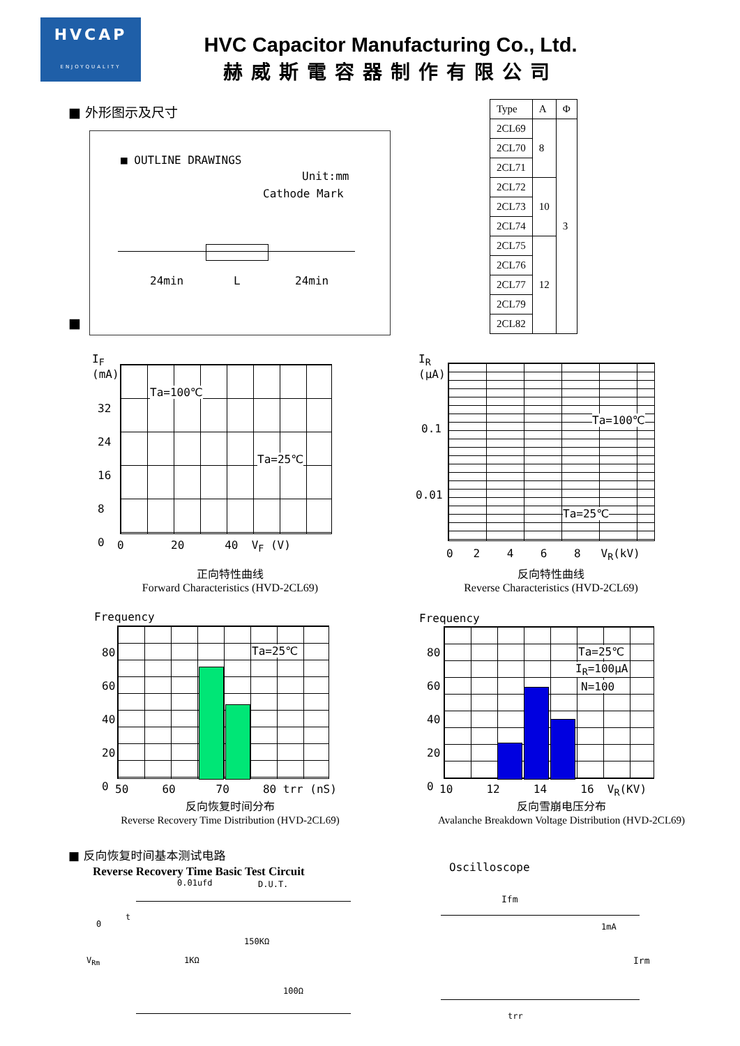HVCAP
ENJOYQUALITY
HVC Capacitor Manufacturing Co., Ltd.
赫威斯電容器制作有限公司
■ 外形图示及尺寸
■ OUTLINE DRAWINGS
Unit:mm
Cathode Mark
24min L 24min
■
| Type | A | Φ |
| --- | --- | --- |
| 2CL69 | 8 | 3 |
| 2CL70 | | |
| 2CL71 | | |
| 2CL72 | 10 | |
| 2CL73 | | |
| 2CL74 | | |
| 2CL75 | 12 | |
| 2CL76 | | |
| 2CL77 | | |
| 2CL79 | | |
| 2CL82 | | |
I<sub>F</sub>
(mA)
Ta=100℃
Ta=25℃
32
24
16
8
0
0 20 40 V<sub>F</sub> (V)
正向特性曲线
Forward Characteristics (HVD-2CL69)
I<sub>R</sub>
(μA)
Ta=100℃
Ta=25℃
0.1
0.01
0 2 4 6 8 V<sub>R</sub>(kV)
反向特性曲线
Reverse Characteristics (HVD-2CL69)
Frequency
Ta=25℃
80
60
40
20
0
50 60 70 80 trr (nS)
反向恢复时间分布
Reverse Recovery Time Distribution (HVD-2CL69)
Frequency
Ta=25℃
I<sub>R</sub>=100μA
N=100
80
60
40
20
0
10 12 14 16 V<sub>R</sub>(KV)
反向雪崩电压分布
Avalanche Breakdown Voltage Distribution (HVD-2CL69)
■ 反向恢复时间基本测试电路
Reverse Recovery Time Basic Test Circuit
0.01ufd D.U.T.
0
t
V<sub>Rm</sub> 1KΩ
150KΩ
100Ω
Oscilloscope
Ifm
1mA
Irm
trr